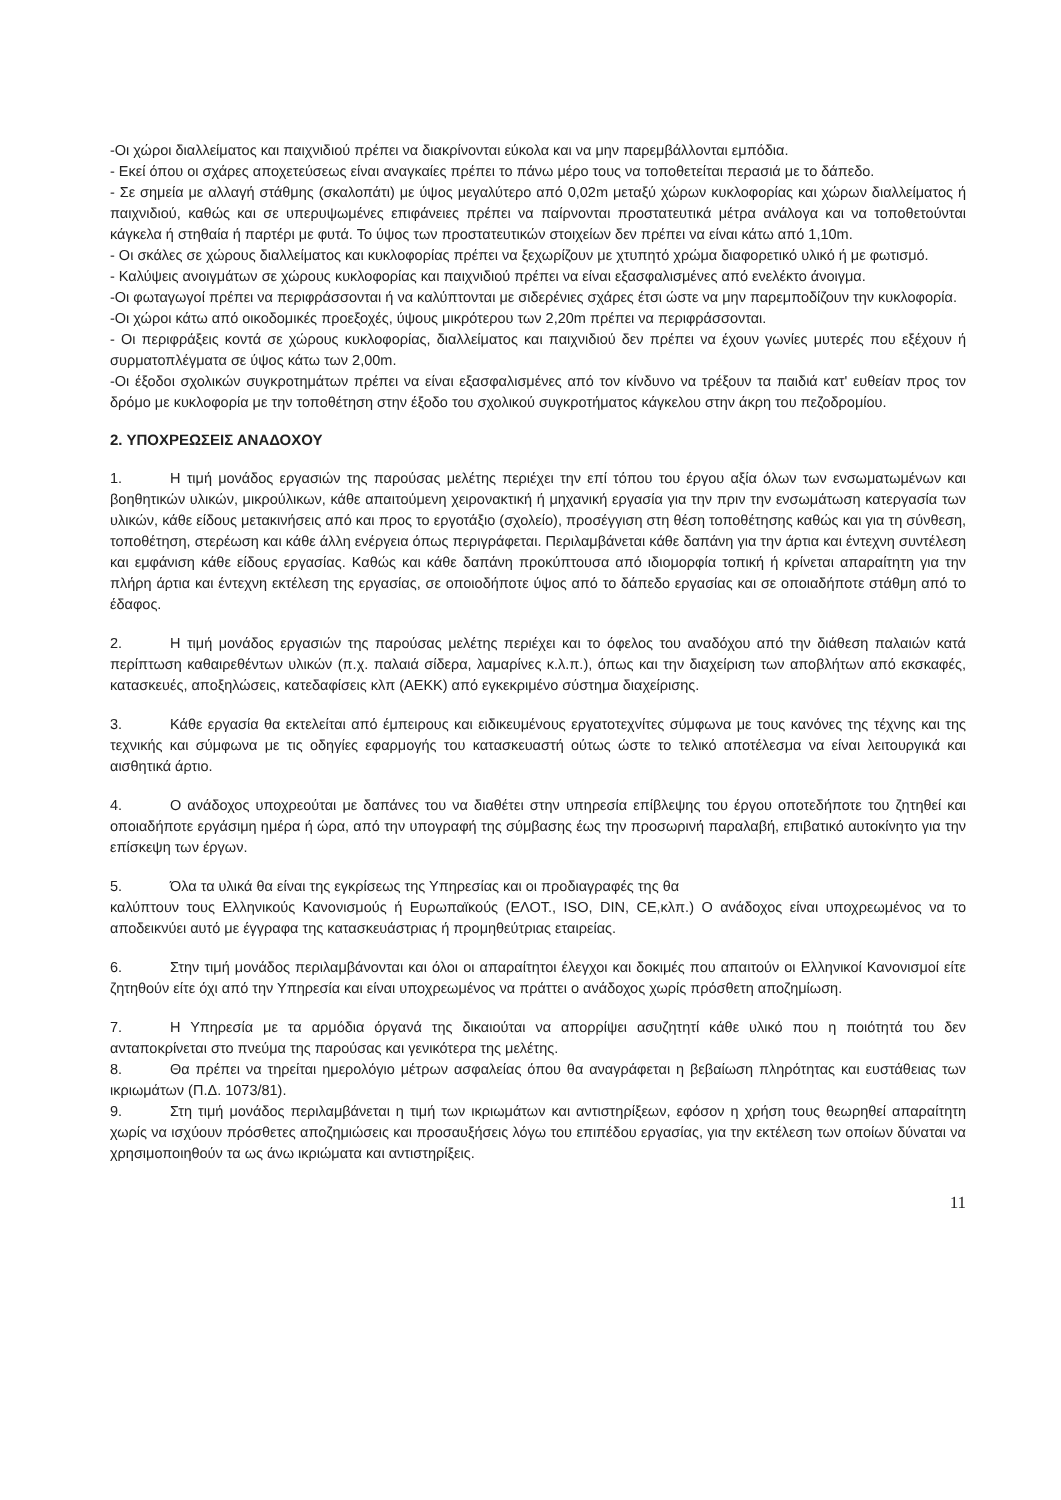-Οι χώροι διαλλείματος και παιχνιδιού πρέπει να διακρίνονται εύκολα και να μην παρεμβάλλονται εμπόδια.
- Εκεί όπου οι σχάρες αποχετεύσεως είναι αναγκαίες πρέπει το πάνω μέρο τους να τοποθετείται περασιά με το δάπεδο.
- Σε σημεία με αλλαγή στάθμης (σκαλοπάτι) με ύψος μεγαλύτερο από 0,02m μεταξύ χώρων κυκλοφορίας και χώρων διαλλείματος ή παιχνιδιού, καθώς και σε υπερυψωμένες επιφάνειες πρέπει να παίρνονται προστατευτικά μέτρα ανάλογα και να τοποθετούνται κάγκελα ή στηθαία ή παρτέρι με φυτά. Το ύψος των προστατευτικών στοιχείων δεν πρέπει να είναι κάτω από 1,10m.
- Οι σκάλες σε χώρους διαλλείματος και κυκλοφορίας πρέπει να ξεχωρίζουν με χτυπητό χρώμα διαφορετικό υλικό ή με φωτισμό.
- Καλύψεις ανοιγμάτων σε χώρους κυκλοφορίας και παιχνιδιού πρέπει να είναι εξασφαλισμένες από ενελέκτο άνοιγμα.
-Οι φωταγωγοί πρέπει να περιφράσσονται ή να καλύπτονται με σιδερένιες σχάρες έτσι ώστε να μην παρεμποδίζουν την κυκλοφορία.
-Οι χώροι κάτω από οικοδομικές προεξοχές, ύψους μικρότερου των 2,20m πρέπει να περιφράσσονται.
- Οι περιφράξεις κοντά σε χώρους κυκλοφορίας, διαλλείματος και παιχνιδιού δεν πρέπει να έχουν γωνίες μυτερές που εξέχουν ή συρματοπλέγματα σε ύψος κάτω των 2,00m.
-Οι έξοδοι σχολικών συγκροτημάτων πρέπει να είναι εξασφαλισμένες από τον κίνδυνο να τρέξουν τα παιδιά κατ' ευθείαν προς τον δρόμο με κυκλοφορία με την τοποθέτηση στην έξοδο του σχολικού συγκροτήματος κάγκελου στην άκρη του πεζοδρομίου.
2. ΥΠΟΧΡΕΩΣΕΙΣ ΑΝΑΔΟΧΟΥ
1. Η τιμή μονάδος εργασιών της παρούσας μελέτης περιέχει την επί τόπου του έργου αξία όλων των ενσωματωμένων και βοηθητικών υλικών, μικρούλικων, κάθε απαιτούμενη χειρονακτική ή μηχανική εργασία για την πριν την ενσωμάτωση κατεργασία των υλικών, κάθε είδους μετακινήσεις από και προς το εργοτάξιο (σχολείο), προσέγγιση στη θέση τοποθέτησης καθώς και για τη σύνθεση, τοποθέτηση, στερέωση και κάθε άλλη ενέργεια όπως περιγράφεται. Περιλαμβάνεται κάθε δαπάνη για την άρτια και έντεχνη συντέλεση και εμφάνιση κάθε είδους εργασίας. Καθώς και κάθε δαπάνη προκύπτουσα από ιδιομορφία τοπική ή κρίνεται απαραίτητη για την πλήρη άρτια και έντεχνη εκτέλεση της εργασίας, σε οποιοδήποτε ύψος από το δάπεδο εργασίας και σε οποιαδήποτε στάθμη από το έδαφος.
2. Η τιμή μονάδος εργασιών της παρούσας μελέτης περιέχει και το όφελος του αναδόχου από την διάθεση παλαιών κατά περίπτωση καθαιρεθέντων υλικών (π.χ. παλαιά σίδερα, λαμαρίνες κ.λ.π.), όπως και την διαχείριση των αποβλήτων από εκσκαφές, κατασκευές, αποξηλώσεις, κατεδαφίσεις κλπ (ΑΕΚΚ) από εγκεκριμένο σύστημα διαχείρισης.
3. Κάθε εργασία θα εκτελείται από έμπειρους και ειδικευμένους εργατοτεχνίτες σύμφωνα με τους κανόνες της τέχνης και της τεχνικής και σύμφωνα με τις οδηγίες εφαρμογής του κατασκευαστή ούτως ώστε το τελικό αποτέλεσμα να είναι λειτουργικά και αισθητικά άρτιο.
4. Ο ανάδοχος υποχρεούται με δαπάνες του να διαθέτει στην υπηρεσία επίβλεψης του έργου οποτεδήποτε του ζητηθεί και οποιαδήποτε εργάσιμη ημέρα ή ώρα, από την υπογραφή της σύμβασης έως την προσωρινή παραλαβή, επιβατικό αυτοκίνητο για την επίσκεψη των έργων.
5. Όλα τα υλικά θα είναι της εγκρίσεως της Υπηρεσίας και οι προδιαγραφές της θα
καλύπτουν τους Ελληνικούς Κανονισμούς ή Ευρωπαϊκούς (ΕΛΟΤ., ISO, DIN, CE,κλπ.) Ο ανάδοχος είναι υποχρεωμένος να το αποδεικνύει αυτό με έγγραφα της κατασκευάστριας ή προμηθεύτριας εταιρείας.
6. Στην τιμή μονάδος περιλαμβάνονται και όλοι οι απαραίτητοι έλεγχοι και δοκιμές που απαιτούν οι Ελληνικοί Κανονισμοί είτε ζητηθούν είτε όχι από την Υπηρεσία και είναι υποχρεωμένος να πράττει ο ανάδοχος χωρίς πρόσθετη αποζημίωση.
7. Η Υπηρεσία με τα αρμόδια όργανά της δικαιούται να απορρίψει ασυζητητί κάθε υλικό που η ποιότητά του δεν ανταποκρίνεται στο πνεύμα της παρούσας και γενικότερα της μελέτης.
8. Θα πρέπει να τηρείται ημερολόγιο μέτρων ασφαλείας όπου θα αναγράφεται η βεβαίωση πληρότητας και ευστάθειας των ικριωμάτων (Π.Δ. 1073/81).
9. Στη τιμή μονάδος περιλαμβάνεται η τιμή των ικριωμάτων και αντιστηρίξεων, εφόσον η χρήση τους θεωρηθεί απαραίτητη χωρίς να ισχύουν πρόσθετες αποζημιώσεις και προσαυξήσεις λόγω του επιπέδου εργασίας, για την εκτέλεση των οποίων δύναται να χρησιμοποιηθούν τα ως άνω ικριώματα και αντιστηρίξεις.
11